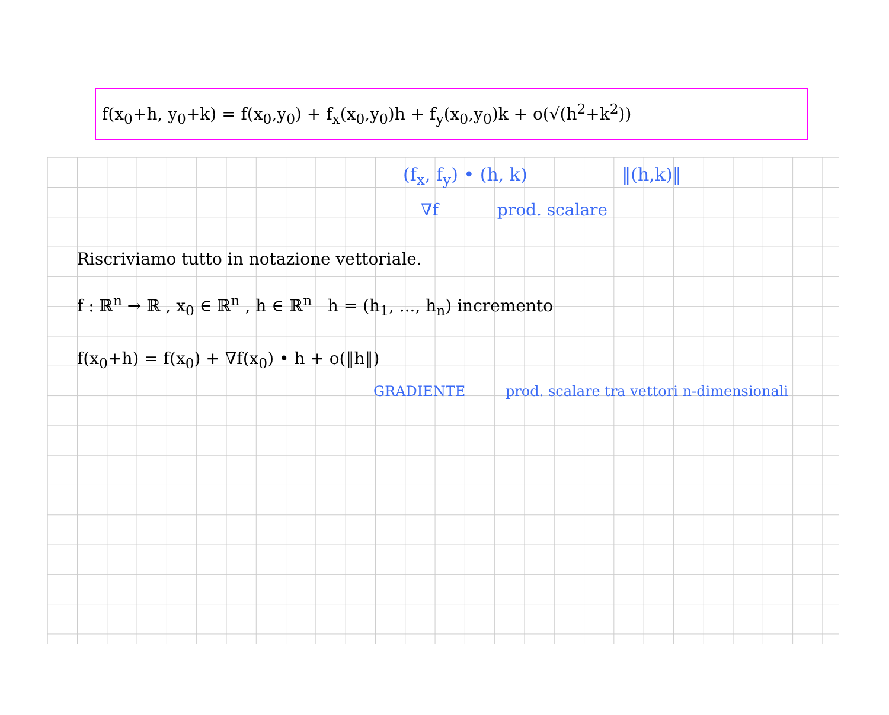f(x<sub>0</sub>+h, y<sub>0</sub>+k) = f(x<sub>0</sub>,y<sub>0</sub>) + f<sub>x</sub>(x<sub>0</sub>,y<sub>0</sub>)h + f<sub>y</sub>(x<sub>0</sub>,y<sub>0</sub>)k + o(√(h<sup>2</sup>+k<sup>2</sup>))
(f<sub>x</sub>, f<sub>y</sub>) • (h, k) ‖(h,k)‖
∇f prod. scalare
Riscriviamo tutto in notazione vettoriale.
f : ℝ<sup>n</sup> → ℝ , x<sub>0</sub> ∈ ℝ<sup>n</sup> , h ∈ ℝ<sup>n</sup> h = (h<sub>1</sub>, ..., h<sub>n</sub>) incremento
f(x<sub>0</sub>+h) = f(x<sub>0</sub>) + ∇f(x<sub>0</sub>) • h + o(‖h‖)
GRADIENTE prod. scalare tra vettori n-dimensionali